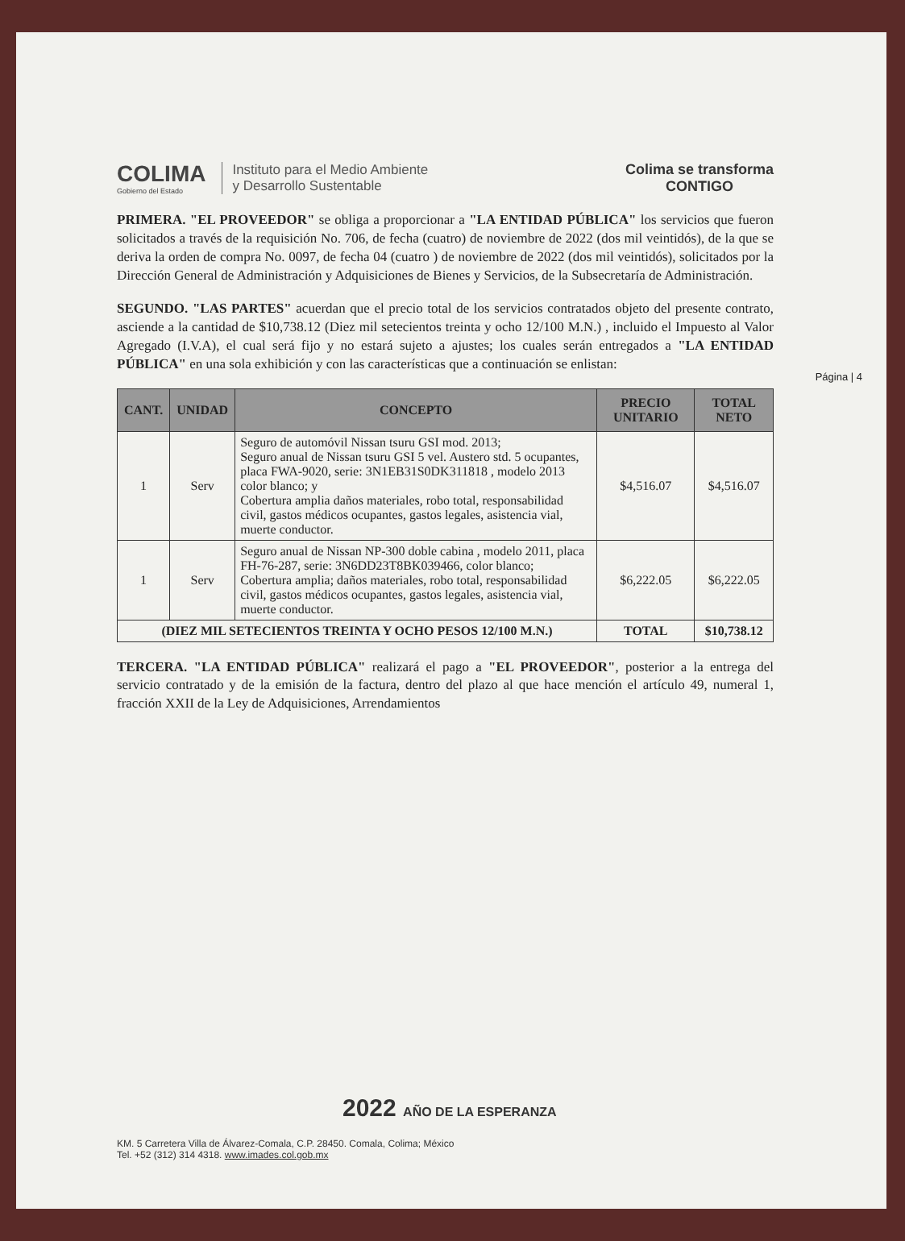COLIMA
Gobierno del Estado
Instituto para el Medio Ambiente
y Desarrollo Sustentable
Colima se transforma
CONTIGO
Página | 4
PRIMERA. "EL PROVEEDOR" se obliga a proporcionar a "LA ENTIDAD PÚBLICA" los servicios que fueron solicitados a través de la requisición No. 706, de fecha (cuatro) de noviembre de 2022 (dos mil veintidós), de la que se deriva la orden de compra No. 0097, de fecha 04 (cuatro ) de noviembre de 2022 (dos mil veintidós), solicitados por la Dirección General de Administración y Adquisiciones de Bienes y Servicios, de la Subsecretaría de Administración.
SEGUNDO. "LAS PARTES" acuerdan que el precio total de los servicios contratados objeto del presente contrato, asciende a la cantidad de $10,738.12 (Diez mil setecientos treinta y ocho 12/100 M.N.) , incluido el Impuesto al Valor Agregado (I.V.A), el cual será fijo y no estará sujeto a ajustes; los cuales serán entregados a "LA ENTIDAD PÚBLICA" en una sola exhibición y con las características que a continuación se enlistan:
| CANT. | UNIDAD | CONCEPTO | PRECIO UNITARIO | TOTAL NETO |
| --- | --- | --- | --- | --- |
| 1 | Serv | Seguro de automóvil Nissan tsuru GSI mod. 2013; Seguro anual de Nissan tsuru GSI 5 vel. Austero std. 5 ocupantes, placa FWA-9020, serie: 3N1EB31S0DK311818 , modelo 2013 color blanco; y Cobertura amplia daños materiales, robo total, responsabilidad civil, gastos médicos ocupantes, gastos legales, asistencia vial, muerte conductor. | $4,516.07 | $4,516.07 |
| 1 | Serv | Seguro anual de Nissan NP-300 doble cabina , modelo 2011, placa FH-76-287, serie: 3N6DD23T8BK039466, color blanco; Cobertura amplia; daños materiales, robo total, responsabilidad civil, gastos médicos ocupantes, gastos legales, asistencia vial, muerte conductor. | $6,222.05 | $6,222.05 |
| (DIEZ MIL SETECIENTOS TREINTA Y OCHO PESOS 12/100 M.N.) | | | TOTAL | $10,738.12 |
TERCERA. "LA ENTIDAD PÚBLICA" realizará el pago a "EL PROVEEDOR", posterior a la entrega del servicio contratado y de la emisión de la factura, dentro del plazo al que hace mención el artículo 49, numeral 1, fracción XXII de la Ley de Adquisiciones, Arrendamientos
2022 AÑO DE LA ESPERANZA
KM. 5 Carretera Villa de Álvarez-Comala, C.P. 28450. Comala, Colima; México
Tel. +52 (312) 314 4318. www.imades.col.gob.mx